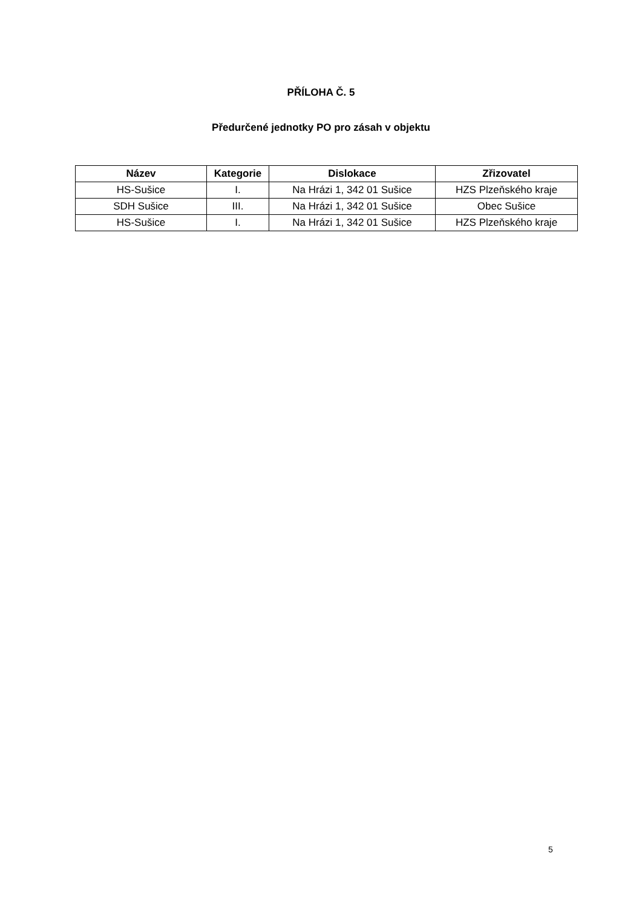PŘÍLOHA Č. 5
Předurčené jednotky PO pro zásah v objektu
| Název | Kategorie | Dislokace | Zřizovatel |
| --- | --- | --- | --- |
| HS-Sušice | I. | Na Hrázi 1, 342 01 Sušice | HZS Plzeňského kraje |
| SDH Sušice | III. | Na Hrázi 1, 342 01 Sušice | Obec Sušice |
| HS-Sušice | I. | Na Hrázi 1, 342 01 Sušice | HZS Plzeňského kraje |
5